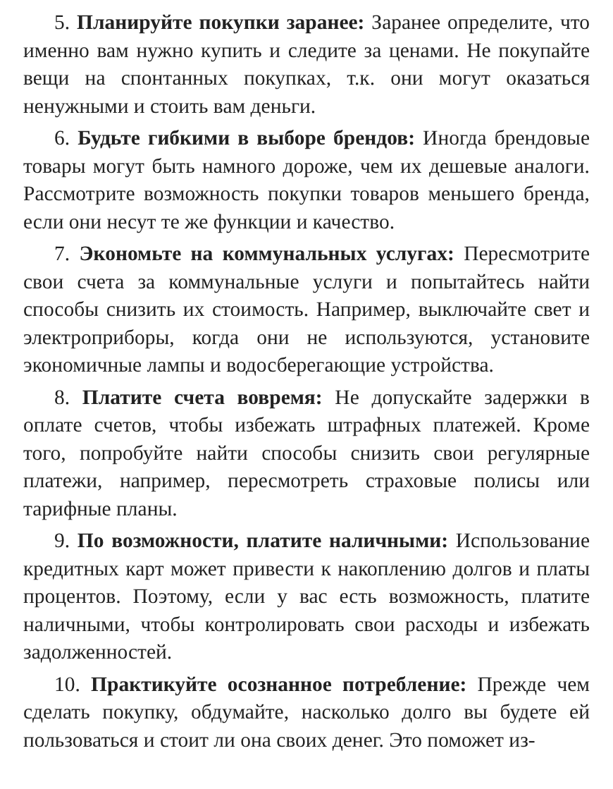5. Планируйте покупки заранее: Заранее определите, что именно вам нужно купить и следите за ценами. Не покупайте вещи на спонтанных покупках, т.к. они могут оказаться ненужными и стоить вам деньги.
6. Будьте гибкими в выборе брендов: Иногда брендовые товары могут быть намного дороже, чем их дешевые аналоги. Рассмотрите возможность покупки товаров меньшего бренда, если они несут те же функции и качество.
7. Экономьте на коммунальных услугах: Пересмотрите свои счета за коммунальные услуги и попытайтесь найти способы снизить их стоимость. Например, выключайте свет и электроприборы, когда они не используются, установите экономичные лампы и водосберегающие устройства.
8. Платите счета вовремя: Не допускайте задержки в оплате счетов, чтобы избежать штрафных платежей. Кроме того, попробуйте найти способы снизить свои регулярные платежи, например, пересмотреть страховые полисы или тарифные планы.
9. По возможности, платите наличными: Использование кредитных карт может привести к накоплению долгов и платы процентов. Поэтому, если у вас есть возможность, платите наличными, чтобы контролировать свои расходы и избежать задолженностей.
10. Практикуйте осознанное потребление: Прежде чем сделать покупку, обдумайте, насколько долго вы будете ей пользоваться и стоит ли она своих денег. Это поможет из-